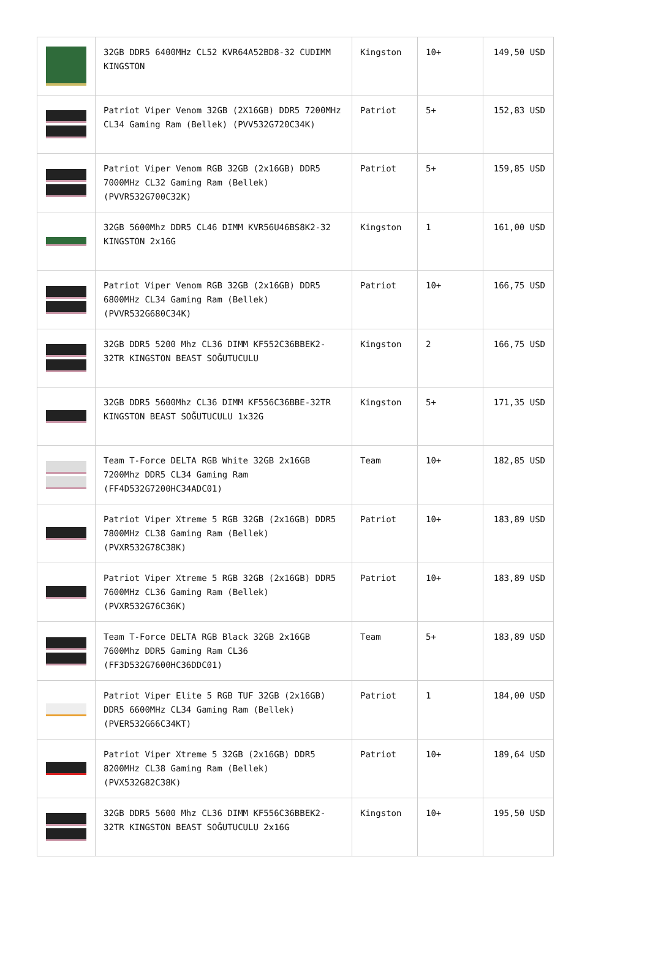| | 32GB DDR5 6400MHz CL52 KVR64A52BD8-32 CUDIMM KINGSTON | Kingston | 10+ | 149,50 USD |
| | Patriot Viper Venom 32GB (2X16GB) DDR5 7200MHz CL34 Gaming Ram (Bellek) (PVV532G720C34K) | Patriot | 5+ | 152,83 USD |
| | Patriot Viper Venom RGB 32GB (2x16GB) DDR5 7000MHz CL32 Gaming Ram (Bellek) (PVVR532G700C32K) | Patriot | 5+ | 159,85 USD |
| | 32GB 5600Mhz DDR5 CL46 DIMM KVR56U46BS8K2-32 KINGSTON 2x16G | Kingston | 1 | 161,00 USD |
| | Patriot Viper Venom RGB 32GB (2x16GB) DDR5 6800MHz CL34 Gaming Ram (Bellek) (PVVR532G680C34K) | Patriot | 10+ | 166,75 USD |
| | 32GB DDR5 5200 Mhz CL36 DIMM KF552C36BBEK2-32TR KINGSTON BEAST SOĞUTUCULU | Kingston | 2 | 166,75 USD |
| | 32GB DDR5 5600Mhz CL36 DIMM KF556C36BBE-32TR KINGSTON BEAST SOĞUTUCULU 1x32G | Kingston | 5+ | 171,35 USD |
| | Team T-Force DELTA RGB White 32GB 2x16GB 7200Mhz DDR5 CL34 Gaming Ram (FF4D532G7200HC34ADC01) | Team | 10+ | 182,85 USD |
| | Patriot Viper Xtreme 5 RGB 32GB (2x16GB) DDR5 7800MHz CL38 Gaming Ram (Bellek) (PVXR532G78C38K) | Patriot | 10+ | 183,89 USD |
| | Patriot Viper Xtreme 5 RGB 32GB (2x16GB) DDR5 7600MHz CL36 Gaming Ram (Bellek) (PVXR532G76C36K) | Patriot | 10+ | 183,89 USD |
| | Team T-Force DELTA RGB Black 32GB 2x16GB 7600Mhz DDR5 Gaming Ram CL36 (FF3D532G7600HC36DDC01) | Team | 5+ | 183,89 USD |
| | Patriot Viper Elite 5 RGB TUF 32GB (2x16GB) DDR5 6600MHz CL34 Gaming Ram (Bellek) (PVER532G66C34KT) | Patriot | 1 | 184,00 USD |
| | Patriot Viper Xtreme 5 32GB (2x16GB) DDR5 8200MHz CL38 Gaming Ram (Bellek) (PVX532G82C38K) | Patriot | 10+ | 189,64 USD |
| | 32GB DDR5 5600 Mhz CL36 DIMM KF556C36BBEK2-32TR KINGSTON BEAST SOĞUTUCULU 2x16G | Kingston | 10+ | 195,50 USD |